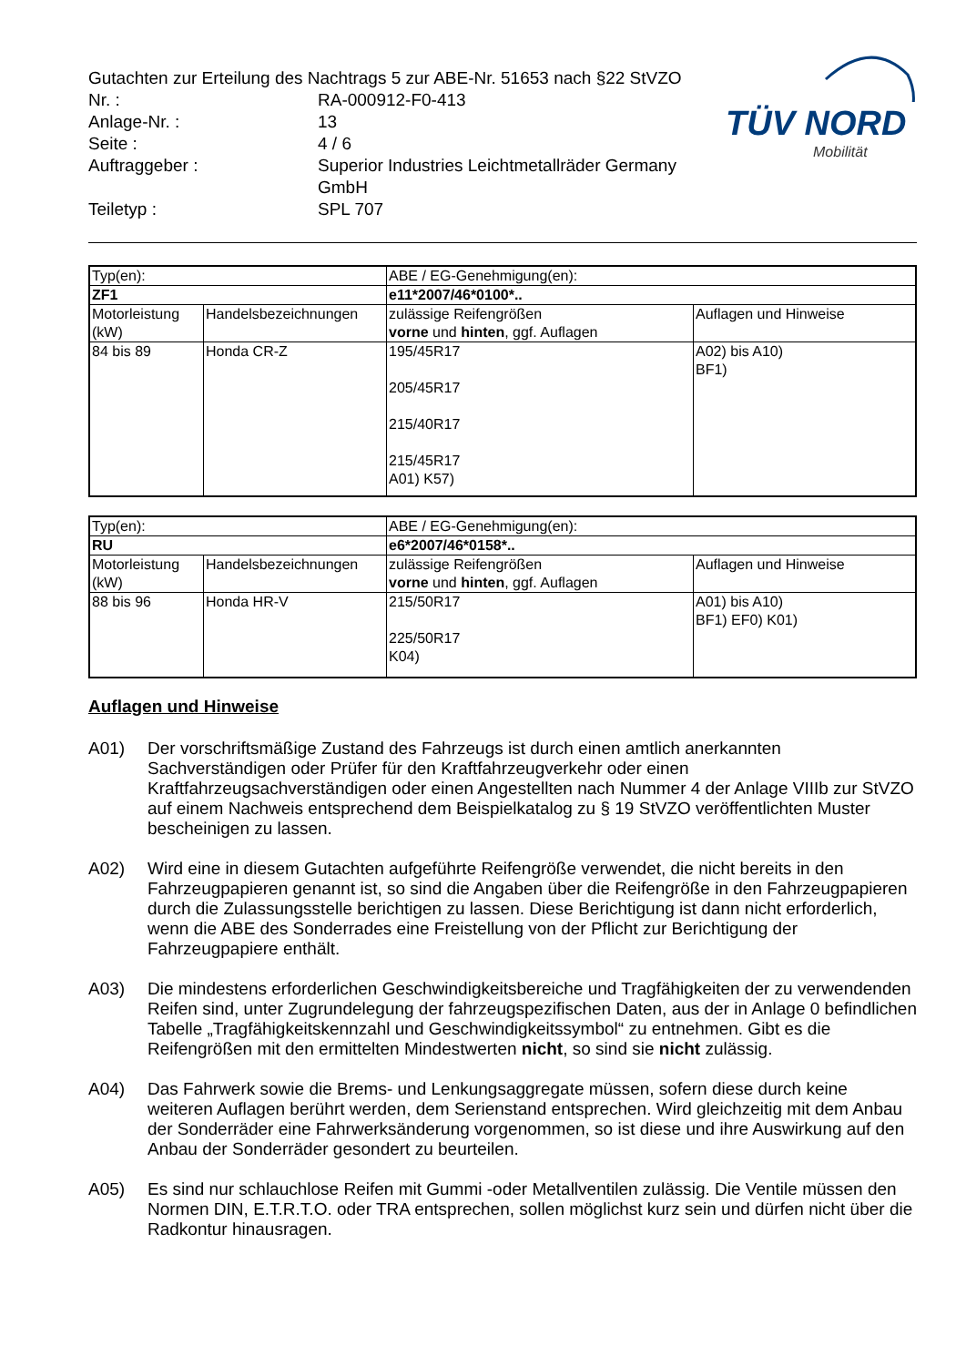Gutachten zur Erteilung des Nachtrags 5 zur ABE-Nr. 51653 nach §22 StVZO
| Nr. : | RA-000912-F0-413 |
| Anlage-Nr. : | 13 |
| Seite : | 4 / 6 |
| Auftraggeber : | Superior Industries Leichtmetallräder Germany GmbH |
| Teiletyp : | SPL 707 |
TÜV NORD
Mobilität
| Typ(en): | | ABE / EG-Genehmigung(en): | |
| ZF1 | | e11*2007/46*0100*.. | |
| Motorleistung (kW) | Handelsbezeichnungen | zulässige Reifengrößen vorne und hinten , ggf. Auflagen | Auflagen und Hinweise |
| 84 bis 89 | Honda CR-Z | 195/45R17 205/45R17 215/40R17 215/45R17 A01) K57) | A02) bis A10) BF1) |
| Typ(en): | | ABE / EG-Genehmigung(en): | |
| RU | | e6*2007/46*0158*.. | |
| Motorleistung (kW) | Handelsbezeichnungen | zulässige Reifengrößen vorne und hinten , ggf. Auflagen | Auflagen und Hinweise |
| 88 bis 96 | Honda HR-V | 215/50R17 225/50R17 K04) | A01) bis A10) BF1) EF0) K01) |
Auflagen und Hinweise
A01) Der vorschriftsmäßige Zustand des Fahrzeugs ist durch einen amtlich anerkannten Sachverständigen oder Prüfer für den Kraftfahrzeugverkehr oder einen Kraftfahrzeugsachverständigen oder einen Angestellten nach Nummer 4 der Anlage VIIIb zur StVZO auf einem Nachweis entsprechend dem Beispielkatalog zu § 19 StVZO veröffentlichten Muster bescheinigen zu lassen.
A02) Wird eine in diesem Gutachten aufgeführte Reifengröße verwendet, die nicht bereits in den Fahrzeugpapieren genannt ist, so sind die Angaben über die Reifengröße in den Fahrzeugpapieren durch die Zulassungsstelle berichtigen zu lassen. Diese Berichtigung ist dann nicht erforderlich, wenn die ABE des Sonderrades eine Freistellung von der Pflicht zur Berichtigung der Fahrzeugpapiere enthält.
A03) Die mindestens erforderlichen Geschwindigkeitsbereiche und Tragfähigkeiten der zu verwendenden Reifen sind, unter Zugrundelegung der fahrzeugspezifischen Daten, aus der in Anlage 0 befindlichen Tabelle „Tragfähigkeitskennzahl und Geschwindigkeitssymbol“ zu entnehmen. Gibt es die Reifengrößen mit den ermittelten Mindestwerten nicht, so sind sie nicht zulässig.
A04) Das Fahrwerk sowie die Brems- und Lenkungsaggregate müssen, sofern diese durch keine weiteren Auflagen berührt werden, dem Serienstand entsprechen. Wird gleichzeitig mit dem Anbau der Sonderräder eine Fahrwerksänderung vorgenommen, so ist diese und ihre Auswirkung auf den Anbau der Sonderräder gesondert zu beurteilen.
A05) Es sind nur schlauchlose Reifen mit Gummi -oder Metallventilen zulässig. Die Ventile müssen den Normen DIN, E.T.R.T.O. oder TRA entsprechen, sollen möglichst kurz sein und dürfen nicht über die Radkontur hinausragen.